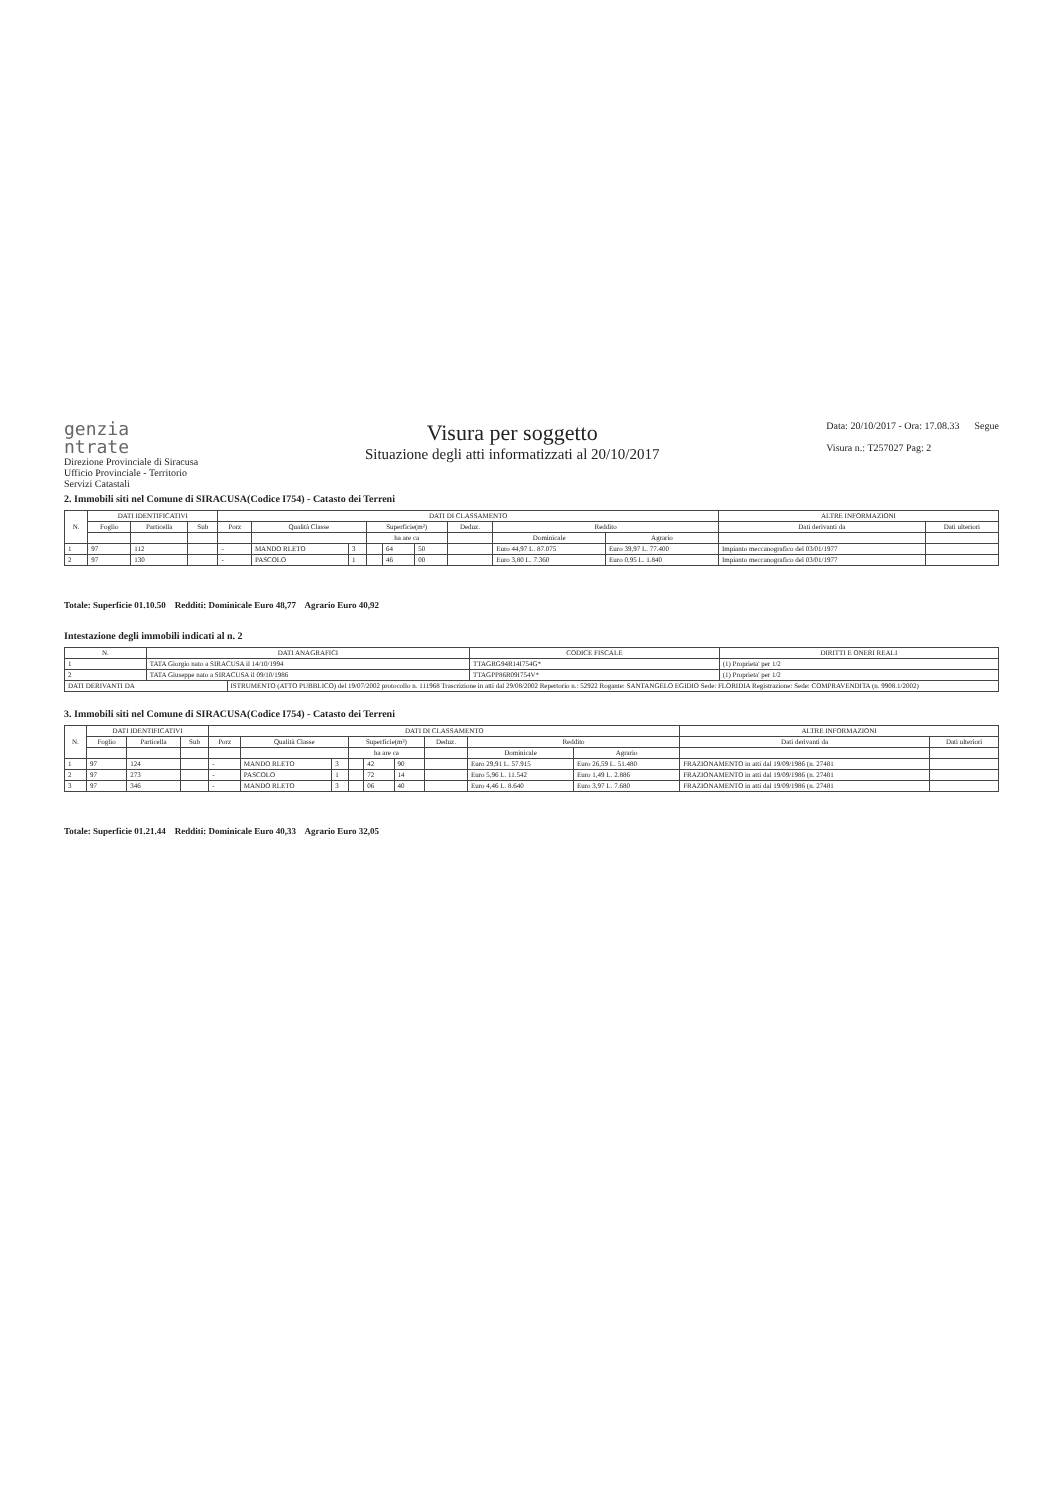genzia
ntrate
Direzione Provinciale di Siracusa
Ufficio Provinciale - Territorio
Servizi Catastali
Visura per soggetto
Situazione degli atti informatizzati al 20/10/2017
Data: 20/10/2017 - Ora: 17.08.33 Segue
Visura n.: T257027 Pag: 2
2. Immobili siti nel Comune di SIRACUSA(Codice I754) - Catasto dei Terreni
| N. | DATI IDENTIFICATIVI | | | DATI DI CLASSAMENTO | | | | | | | | | ALTRE INFORMAZIONI | |
| --- | --- | --- | --- | --- | --- | --- | --- | --- | --- | --- | --- | --- | --- | --- |
| | Foglio | Particella | Sub | Porz | Qualità Classe | | Superficie(m²) | | | Deduz. | Reddito | | Dati derivanti da | Dati ulteriori |
| | | | | | | | ha are ca | | | | Dominicale | Agrario | | |
| 1 | 97 | 112 | | - | MANDO RLETO | 3 | | 64 | 50 | | Euro 44,97 L. 87.075 | Euro 39,97 L. 77.400 | Impianto meccanografico del 03/01/1977 | |
| 2 | 97 | 130 | | - | PASCOLO | 1 | | 46 | 00 | | Euro 3,80 L. 7.360 | Euro 0,95 L. 1.840 | Impianto meccanografico del 03/01/1977 | |
Totale: Superficie 01.10.50 Redditi: Dominicale Euro 48,77 Agrario Euro 40,92
Intestazione degli immobili indicati al n. 2
| N. | DATI ANAGRAFICI | | CODICE FISCALE | DIRITTI E ONERI REALI |
| --- | --- | --- | --- | --- |
| 1 | TATA Giorgio nato a SIRACUSA il 14/10/1994 | | TTAGRG94R14I754G* | (1) Proprieta' per 1/2 |
| 2 | TATA Giuseppe nato a SIRACUSA il 09/10/1986 | | TTAGPP86R09I754V* | (1) Proprieta' per 1/2 |
| DATI DERIVANTI DA | | ISTRUMENTO (ATTO PUBBLICO) del 19/07/2002 protocollo n. 111968 Trascrizione in atti dal 29/08/2002 Repertorio n.: 52922 Rogante: SANTANGELO EGIDIO Sede: FLORIDIA Registrazione: Sede: COMPRAVENDITA (n. 9908.1/2002) | | |
3. Immobili siti nel Comune di SIRACUSA(Codice I754) - Catasto dei Terreni
| N. | DATI IDENTIFICATIVI | | | DATI DI CLASSAMENTO | | | | | | | | | ALTRE INFORMAZIONI | |
| --- | --- | --- | --- | --- | --- | --- | --- | --- | --- | --- | --- | --- | --- | --- |
| | Foglio | Particella | Sub | Porz | Qualità Classe | | Superficie(m²) | | | Deduz. | Reddito | | Dati derivanti da | Dati ulteriori |
| | | | | | | | ha are ca | | | | Dominicale | Agrario | | |
| 1 | 97 | 124 | | - | MANDO RLETO | 3 | | 42 | 90 | | Euro 29,91 L. 57.915 | Euro 26,59 L. 51.480 | FRAZIONAMENTO in atti dal 19/09/1986 (n. 27481 | |
| 2 | 97 | 273 | | - | PASCOLO | 1 | | 72 | 14 | | Euro 5,96 L. 11.542 | Euro 1,49 L. 2.886 | FRAZIONAMENTO in atti dal 19/09/1986 (n. 27481 | |
| 3 | 97 | 346 | | - | MANDO RLETO | 3 | | 06 | 40 | | Euro 4,46 L. 8.640 | Euro 3,97 L. 7.680 | FRAZIONAMENTO in atti dal 19/09/1986 (n. 27481 | |
Totale: Superficie 01.21.44 Redditi: Dominicale Euro 40,33 Agrario Euro 32,05